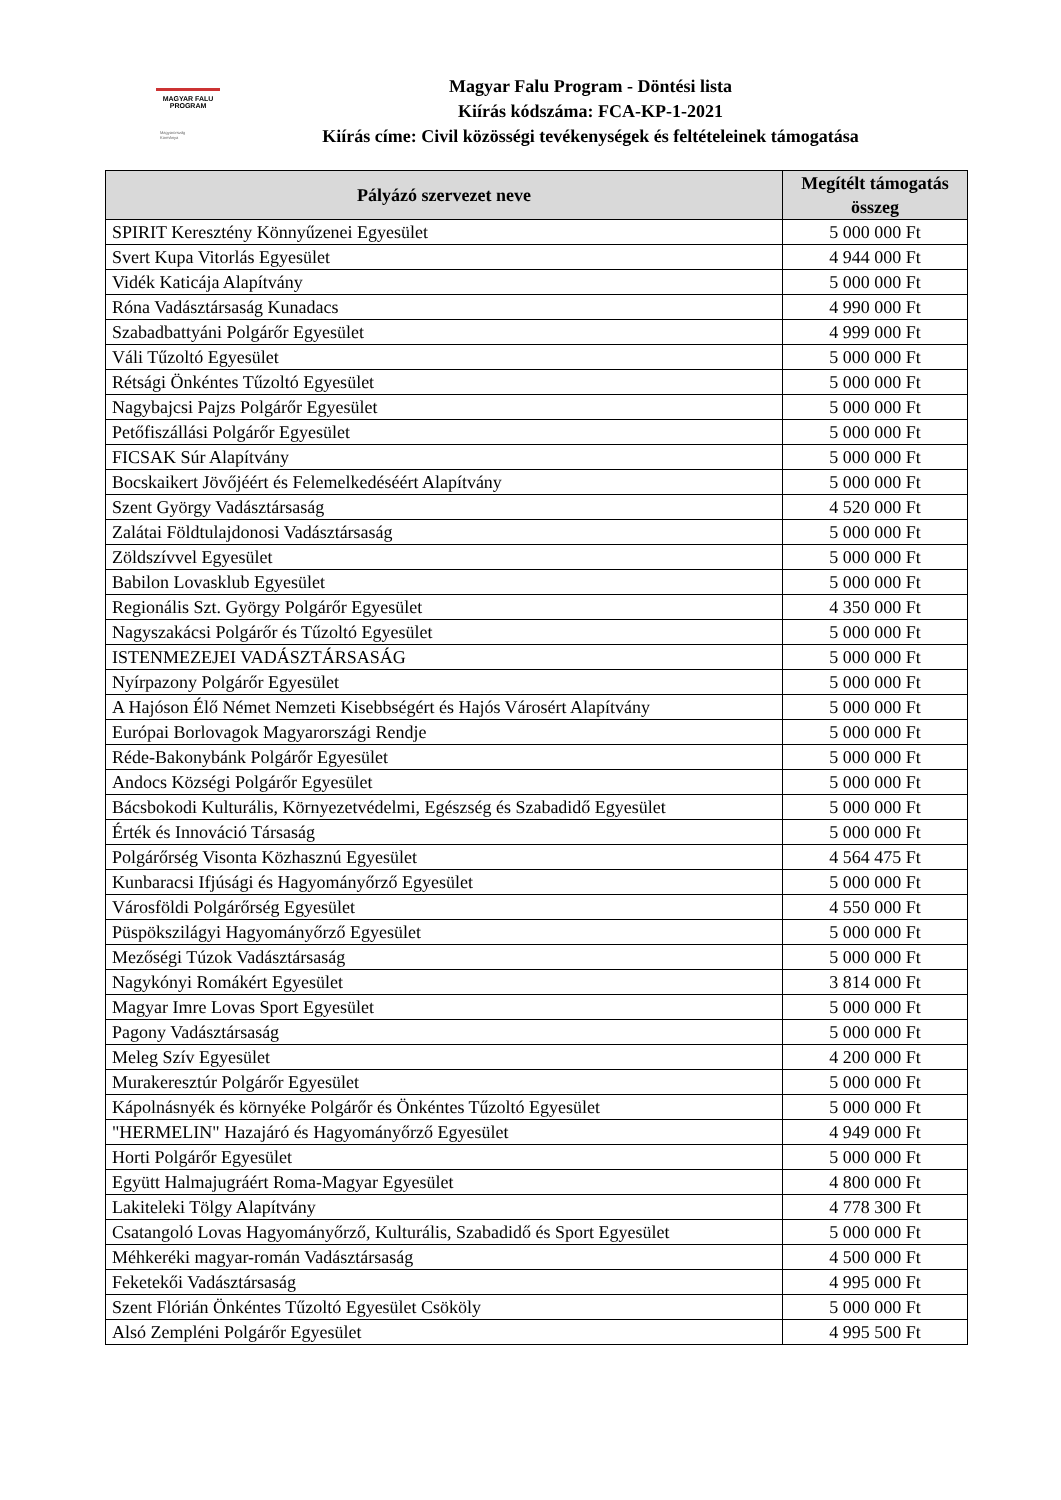MAGYAR FALU
PROGRAM
Magyarország
Kormánya
Magyar Falu Program - Döntési lista
Kiírás kódszáma: FCA-KP-1-2021
Kiírás címe: Civil közösségi tevékenységek és feltételeinek támogatása
| Pályázó szervezet neve | Megítélt támogatás összeg |
| --- | --- |
| SPIRIT Keresztény Könnyűzenei Egyesület | 5 000 000 Ft |
| Svert Kupa Vitorlás Egyesület | 4 944 000 Ft |
| Vidék Katicája Alapítvány | 5 000 000 Ft |
| Róna Vadásztársaság Kunadacs | 4 990 000 Ft |
| Szabadbattyáni Polgárőr Egyesület | 4 999 000 Ft |
| Váli Tűzoltó Egyesület | 5 000 000 Ft |
| Rétsági Önkéntes Tűzoltó Egyesület | 5 000 000 Ft |
| Nagybajcsi Pajzs Polgárőr Egyesület | 5 000 000 Ft |
| Petőfiszállási Polgárőr Egyesület | 5 000 000 Ft |
| FICSAK Súr Alapítvány | 5 000 000 Ft |
| Bocskaikert Jövőjéért és Felemelkedéséért Alapítvány | 5 000 000 Ft |
| Szent György Vadásztársaság | 4 520 000 Ft |
| Zalátai Földtulajdonosi Vadásztársaság | 5 000 000 Ft |
| Zöldszívvel Egyesület | 5 000 000 Ft |
| Babilon Lovasklub Egyesület | 5 000 000 Ft |
| Regionális Szt. György Polgárőr Egyesület | 4 350 000 Ft |
| Nagyszakácsi Polgárőr és Tűzoltó Egyesület | 5 000 000 Ft |
| ISTENMEZEJEI VADÁSZTÁRSASÁG | 5 000 000 Ft |
| Nyírpazony Polgárőr Egyesület | 5 000 000 Ft |
| A Hajóson Élő Német Nemzeti Kisebbségért és Hajós Városért Alapítvány | 5 000 000 Ft |
| Európai Borlovagok Magyarországi Rendje | 5 000 000 Ft |
| Réde-Bakonybánk Polgárőr Egyesület | 5 000 000 Ft |
| Andocs Községi Polgárőr Egyesület | 5 000 000 Ft |
| Bácsbokodi Kulturális, Környezetvédelmi, Egészség és Szabadidő Egyesület | 5 000 000 Ft |
| Érték és Innováció Társaság | 5 000 000 Ft |
| Polgárőrség Visonta Közhasznú Egyesület | 4 564 475 Ft |
| Kunbaracsi Ifjúsági és Hagyományőrző Egyesület | 5 000 000 Ft |
| Városföldi Polgárőrség Egyesület | 4 550 000 Ft |
| Püspökszilágyi Hagyományőrző Egyesület | 5 000 000 Ft |
| Mezőségi Túzok Vadásztársaság | 5 000 000 Ft |
| Nagykónyi Romákért Egyesület | 3 814 000 Ft |
| Magyar Imre Lovas Sport Egyesület | 5 000 000 Ft |
| Pagony Vadásztársaság | 5 000 000 Ft |
| Meleg Szív Egyesület | 4 200 000 Ft |
| Murakeresztúr Polgárőr Egyesület | 5 000 000 Ft |
| Kápolnásnyék és környéke Polgárőr és Önkéntes Tűzoltó Egyesület | 5 000 000 Ft |
| "HERMELIN" Hazajáró és Hagyományőrző Egyesület | 4 949 000 Ft |
| Horti Polgárőr Egyesület | 5 000 000 Ft |
| Együtt Halmajugráért Roma-Magyar Egyesület | 4 800 000 Ft |
| Lakiteleki Tölgy Alapítvány | 4 778 300 Ft |
| Csatangoló Lovas Hagyományőrző, Kulturális, Szabadidő és Sport Egyesület | 5 000 000 Ft |
| Méhkeréki magyar-román Vadásztársaság | 4 500 000 Ft |
| Feketekői Vadásztársaság | 4 995 000 Ft |
| Szent Flórián Önkéntes Tűzoltó Egyesület Csököly | 5 000 000 Ft |
| Alsó Zempléni Polgárőr Egyesület | 4 995 500 Ft |